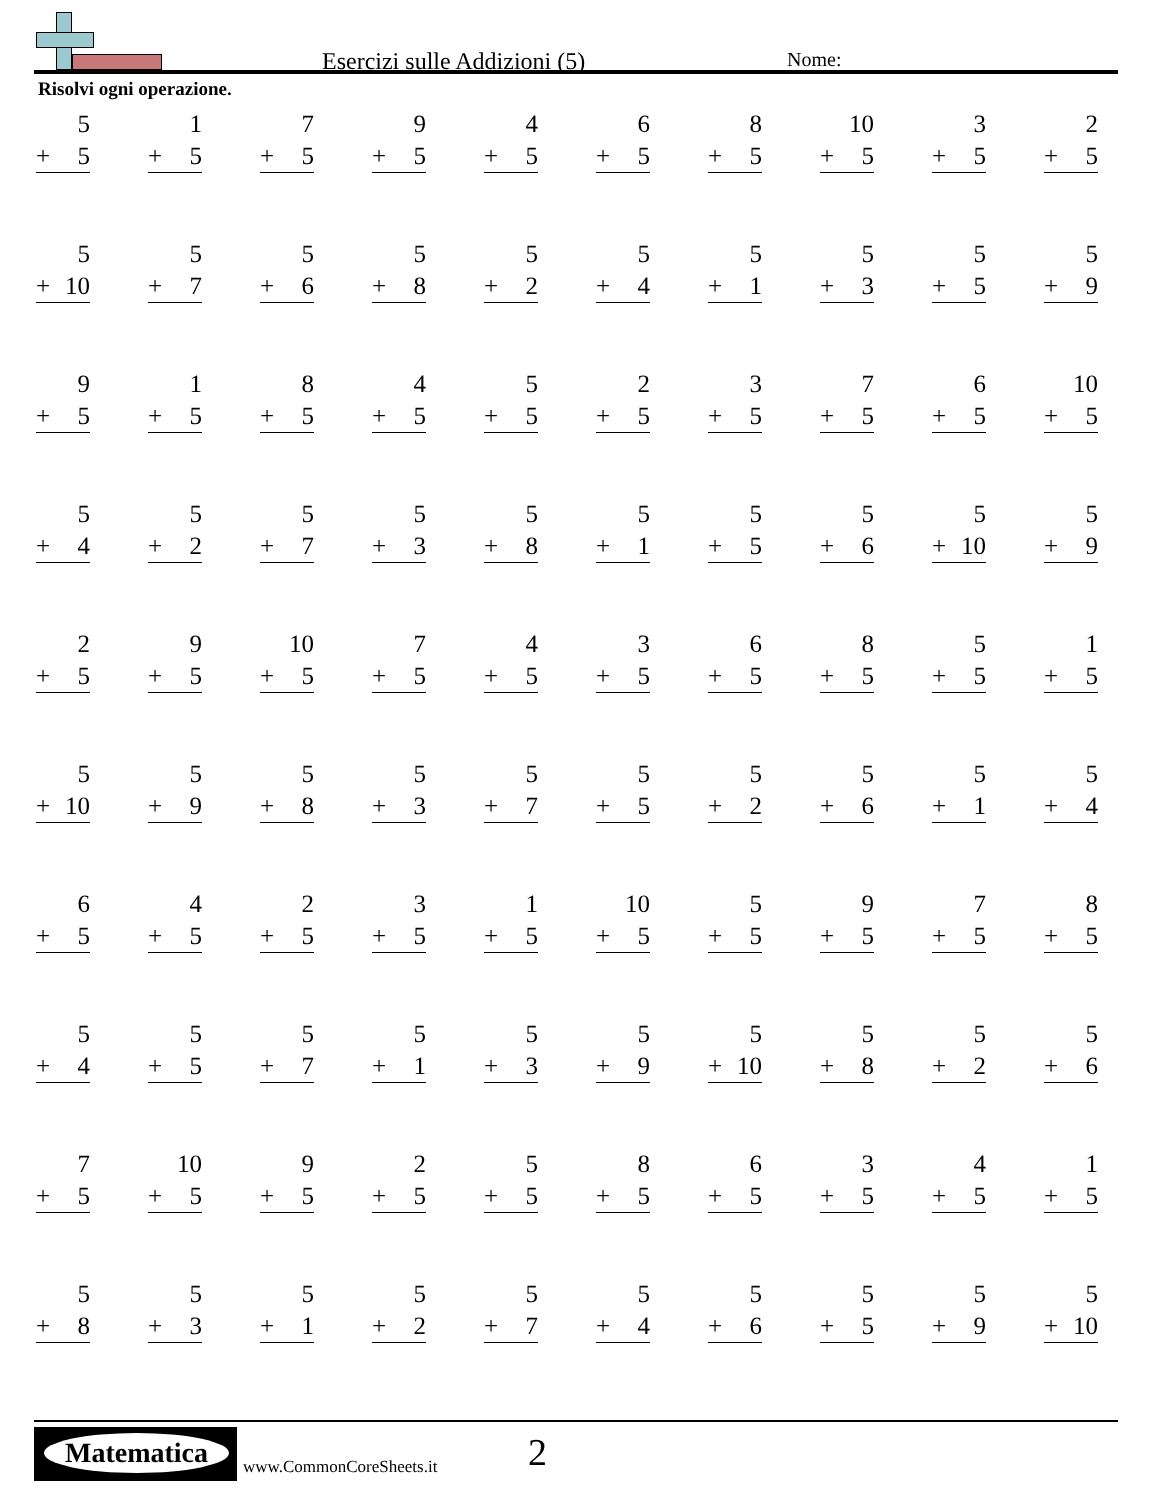Esercizi sulle Addizioni (5) Nome:
Risolvi ogni operazione.
| 5 + 5 | 1 + 5 | 7 + 5 | 9 + 5 | 4 + 5 | 6 + 5 | 8 + 5 | 10 + 5 | 3 + 5 | 2 + 5 |
| 5 + 10 | 5 + 7 | 5 + 6 | 5 + 8 | 5 + 2 | 5 + 4 | 5 + 1 | 5 + 3 | 5 + 5 | 5 + 9 |
| 9 + 5 | 1 + 5 | 8 + 5 | 4 + 5 | 5 + 5 | 2 + 5 | 3 + 5 | 7 + 5 | 6 + 5 | 10 + 5 |
| 5 + 4 | 5 + 2 | 5 + 7 | 5 + 3 | 5 + 8 | 5 + 1 | 5 + 5 | 5 + 6 | 5 + 10 | 5 + 9 |
| 2 + 5 | 9 + 5 | 10 + 5 | 7 + 5 | 4 + 5 | 3 + 5 | 6 + 5 | 8 + 5 | 5 + 5 | 1 + 5 |
| 5 + 10 | 5 + 9 | 5 + 8 | 5 + 3 | 5 + 7 | 5 + 5 | 5 + 2 | 5 + 6 | 5 + 1 | 5 + 4 |
| 6 + 5 | 4 + 5 | 2 + 5 | 3 + 5 | 1 + 5 | 10 + 5 | 5 + 5 | 9 + 5 | 7 + 5 | 8 + 5 |
| 5 + 4 | 5 + 5 | 5 + 7 | 5 + 1 | 5 + 3 | 5 + 9 | 5 + 10 | 5 + 8 | 5 + 2 | 5 + 6 |
| 7 + 5 | 10 + 5 | 9 + 5 | 2 + 5 | 5 + 5 | 8 + 5 | 6 + 5 | 3 + 5 | 4 + 5 | 1 + 5 |
| 5 + 8 | 5 + 3 | 5 + 1 | 5 + 2 | 5 + 7 | 5 + 4 | 5 + 6 | 5 + 5 | 5 + 9 | 5 + 10 |
Matematica
www.CommonCoreSheets.it 2